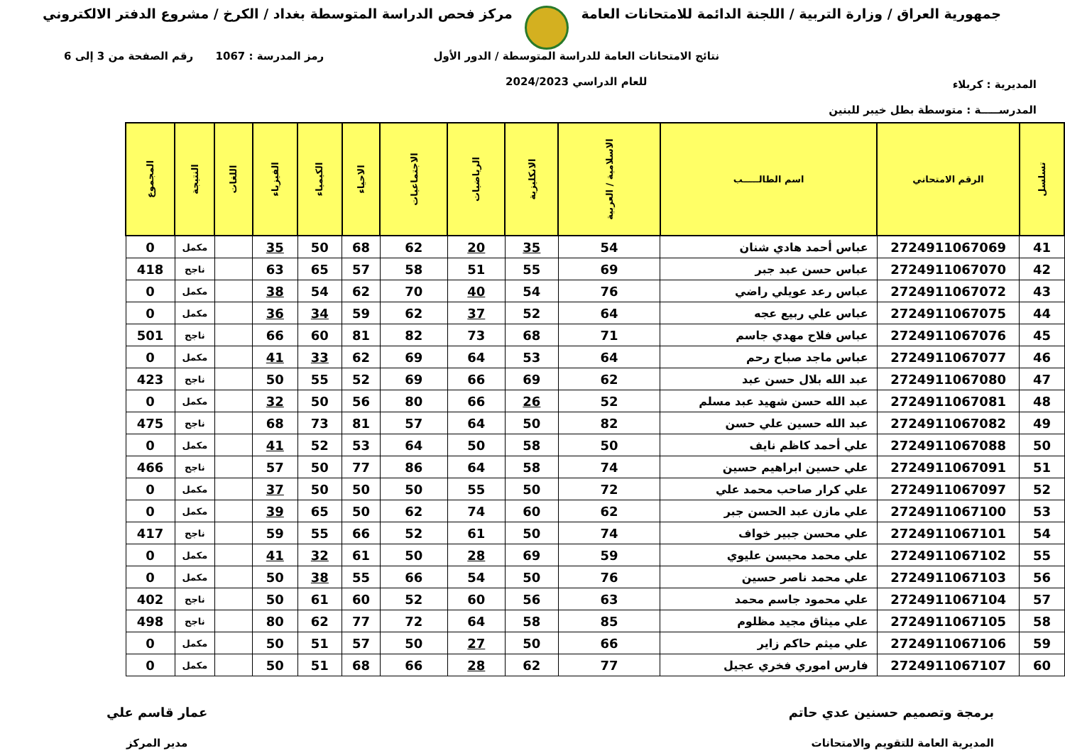جمهورية العراق / وزارة التربية / اللجنة الدائمة للامتحانات العامة
مركز فحص الدراسة المتوسطة بغداد / الكرخ / مشروع الدفتر الالكتروني
المديرية : كربلاء
المدرســـــة : متوسطة بطل خيبر للبنين
نتائج الامتحانات العامة للدراسة المتوسطة / الدور الأول
للعام الدراسي 2024/2023
رمز المدرسة : 1067 رقم الصفحة من 3 إلى 6
| تسلسل | الرقم الامتحاني | اسم الطالـــــب | الاسلامية / العربية | الانكليزية | الرياضيات | الاجتماعيات | الاحياء | الكيمياء | الفيزياء | اللغات | النتيجة | المجموع |
| --- | --- | --- | --- | --- | --- | --- | --- | --- | --- | --- | --- | --- |
| 41 | 2724911067069 | عباس أحمد هادي شنان | 54 | 35 | 20 | 62 | 68 | 50 | 35 | | مكمل | 0 |
| 42 | 2724911067070 | عباس حسن عبد جبر | 69 | 55 | 51 | 58 | 57 | 65 | 63 | | ناجح | 418 |
| 43 | 2724911067072 | عباس رعد عويلي راضي | 76 | 54 | 40 | 70 | 62 | 54 | 38 | | مكمل | 0 |
| 44 | 2724911067075 | عباس علي ربيع عجه | 64 | 52 | 37 | 62 | 59 | 34 | 36 | | مكمل | 0 |
| 45 | 2724911067076 | عباس فلاح مهدي جاسم | 71 | 68 | 73 | 82 | 81 | 60 | 66 | | ناجح | 501 |
| 46 | 2724911067077 | عباس ماجد صباح رحم | 64 | 53 | 64 | 69 | 62 | 33 | 41 | | مكمل | 0 |
| 47 | 2724911067080 | عبد الله بلال حسن عبد | 62 | 69 | 66 | 69 | 52 | 55 | 50 | | ناجح | 423 |
| 48 | 2724911067081 | عبد الله حسن شهيد عبد مسلم | 52 | 26 | 66 | 80 | 56 | 50 | 32 | | مكمل | 0 |
| 49 | 2724911067082 | عبد الله حسين علي حسن | 82 | 50 | 64 | 57 | 81 | 73 | 68 | | ناجح | 475 |
| 50 | 2724911067088 | علي أحمد كاظم نايف | 50 | 58 | 50 | 64 | 53 | 52 | 41 | | مكمل | 0 |
| 51 | 2724911067091 | علي حسين ابراهيم حسين | 74 | 58 | 64 | 86 | 77 | 50 | 57 | | ناجح | 466 |
| 52 | 2724911067097 | علي كرار صاحب محمد علي | 72 | 50 | 55 | 50 | 50 | 50 | 37 | | مكمل | 0 |
| 53 | 2724911067100 | علي مازن عبد الحسن جبر | 62 | 60 | 74 | 62 | 50 | 65 | 39 | | مكمل | 0 |
| 54 | 2724911067101 | علي محسن جبير خواف | 74 | 50 | 61 | 52 | 66 | 55 | 59 | | ناجح | 417 |
| 55 | 2724911067102 | علي محمد محيسن عليوي | 59 | 69 | 28 | 50 | 61 | 32 | 41 | | مكمل | 0 |
| 56 | 2724911067103 | علي محمد ناصر حسين | 76 | 50 | 54 | 66 | 55 | 38 | 50 | | مكمل | 0 |
| 57 | 2724911067104 | علي محمود جاسم محمد | 63 | 56 | 60 | 52 | 60 | 61 | 50 | | ناجح | 402 |
| 58 | 2724911067105 | علي ميثاق مجيد مظلوم | 85 | 58 | 64 | 72 | 77 | 62 | 80 | | ناجح | 498 |
| 59 | 2724911067106 | علي ميثم حاكم زاير | 66 | 50 | 27 | 50 | 57 | 51 | 50 | | مكمل | 0 |
| 60 | 2724911067107 | فارس اموري فخري عجيل | 77 | 62 | 28 | 66 | 68 | 51 | 50 | | مكمل | 0 |
برمجة وتصميم حسنين عدي حاتم
المديرية العامة للتقويم والامتحانات
عمار قاسم علي
مدير المركز